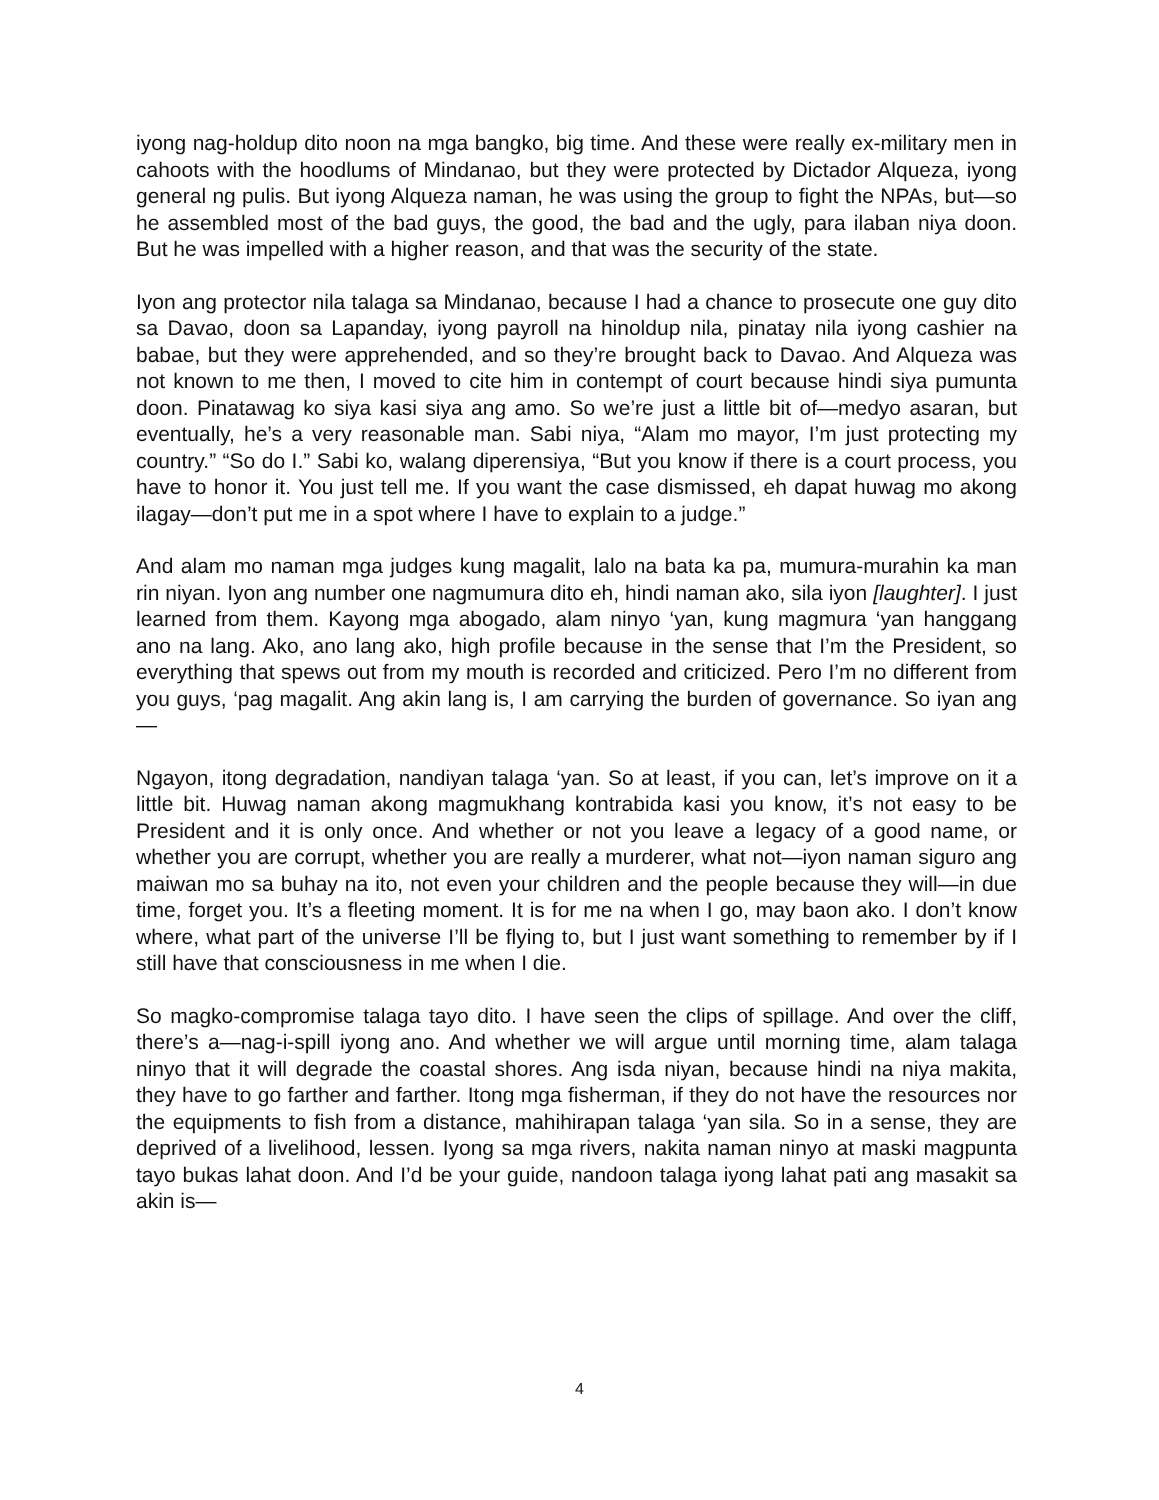iyong nag-holdup dito noon na mga bangko, big time. And these were really ex-military men in cahoots with the hoodlums of Mindanao, but they were protected by Dictador Alqueza, iyong general ng pulis. But iyong Alqueza naman, he was using the group to fight the NPAs, but—so he assembled most of the bad guys, the good, the bad and the ugly, para ilaban niya doon. But he was impelled with a higher reason, and that was the security of the state.
Iyon ang protector nila talaga sa Mindanao, because I had a chance to prosecute one guy dito sa Davao, doon sa Lapanday, iyong payroll na hinoldup nila, pinatay nila iyong cashier na babae, but they were apprehended, and so they’re brought back to Davao. And Alqueza was not known to me then, I moved to cite him in contempt of court because hindi siya pumunta doon. Pinatawag ko siya kasi siya ang amo. So we’re just a little bit of—medyo asaran, but eventually, he’s a very reasonable man. Sabi niya, “Alam mo mayor, I’m just protecting my country.” “So do I.” Sabi ko, walang diperensiya, “But you know if there is a court process, you have to honor it. You just tell me. If you want the case dismissed, eh dapat huwag mo akong ilagay—don’t put me in a spot where I have to explain to a judge.”
And alam mo naman mga judges kung magalit, lalo na bata ka pa, mumura-murahin ka man rin niyan. Iyon ang number one nagmumura dito eh, hindi naman ako, sila iyon [laughter]. I just learned from them. Kayong mga abogado, alam ninyo ‘yan, kung magmura ‘yan hanggang ano na lang. Ako, ano lang ako, high profile because in the sense that I’m the President, so everything that spews out from my mouth is recorded and criticized. Pero I’m no different from you guys, ‘pag magalit. Ang akin lang is, I am carrying the burden of governance. So iyan ang—
Ngayon, itong degradation, nandiyan talaga ‘yan. So at least, if you can, let’s improve on it a little bit. Huwag naman akong magmukhang kontrabida kasi you know, it’s not easy to be President and it is only once. And whether or not you leave a legacy of a good name, or whether you are corrupt, whether you are really a murderer, what not—iyon naman siguro ang maiwan mo sa buhay na ito, not even your children and the people because they will—in due time, forget you. It’s a fleeting moment. It is for me na when I go, may baon ako. I don’t know where, what part of the universe I’ll be flying to, but I just want something to remember by if I still have that consciousness in me when I die.
So magko-compromise talaga tayo dito. I have seen the clips of spillage. And over the cliff, there’s a—nag-i-spill iyong ano. And whether we will argue until morning time, alam talaga ninyo that it will degrade the coastal shores. Ang isda niyan, because hindi na niya makita, they have to go farther and farther. Itong mga fisherman, if they do not have the resources nor the equipments to fish from a distance, mahihirapan talaga ‘yan sila. So in a sense, they are deprived of a livelihood, lessen. Iyong sa mga rivers, nakita naman ninyo at maski magpunta tayo bukas lahat doon. And I’d be your guide, nandoon talaga iyong lahat pati ang masakit sa akin is—
4